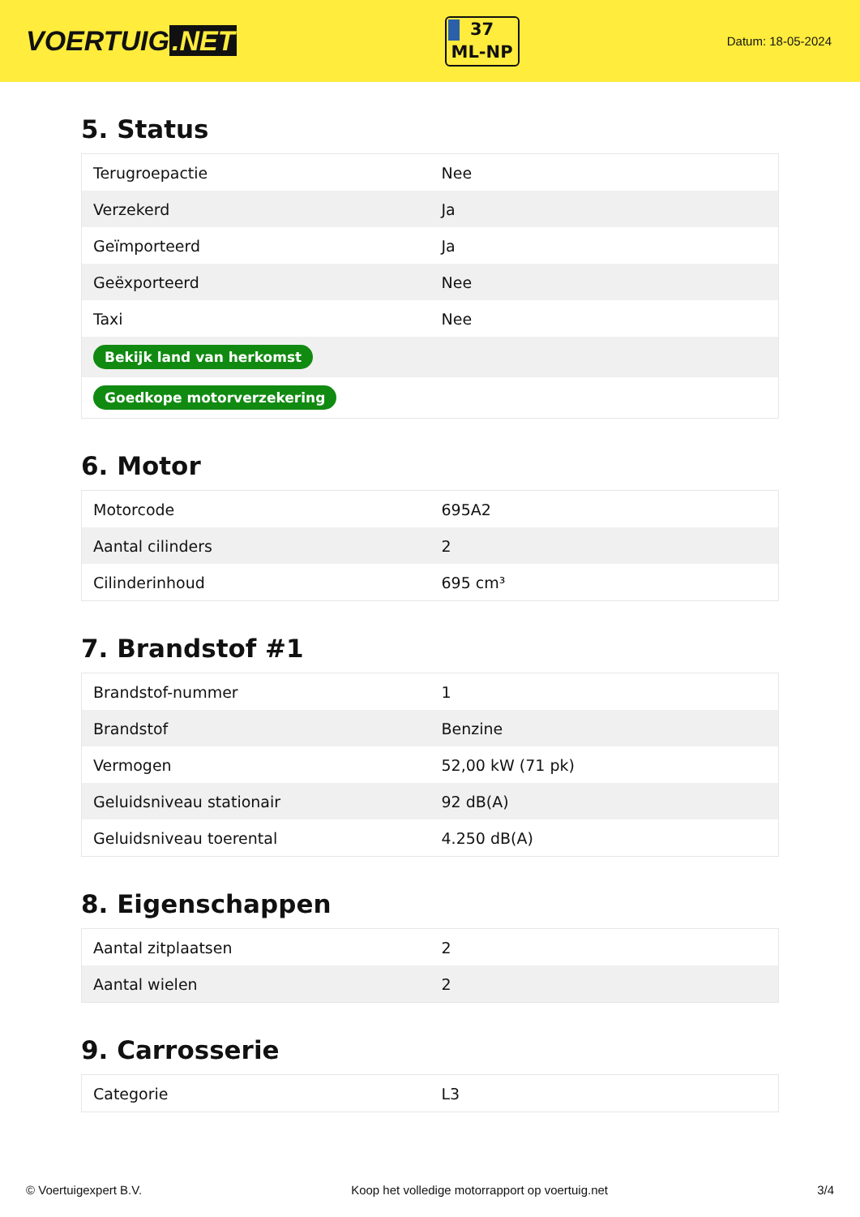VOERTUIG.NET
37
ML-NP
Datum: 18-05-2024
5. Status
| Terugroepactie | Nee |
| Verzekerd | Ja |
| Geïmporteerd | Ja |
| Geëxporteerd | Nee |
| Taxi | Nee |
| Bekijk land van herkomst | |
| Goedkope motorverzekering | |
6. Motor
| Motorcode | 695A2 |
| Aantal cilinders | 2 |
| Cilinderinhoud | 695 cm³ |
7. Brandstof #1
| Brandstof-nummer | 1 |
| Brandstof | Benzine |
| Vermogen | 52,00 kW (71 pk) |
| Geluidsniveau stationair | 92 dB(A) |
| Geluidsniveau toerental | 4.250 dB(A) |
8. Eigenschappen
| Aantal zitplaatsen | 2 |
| Aantal wielen | 2 |
9. Carrosserie
| Categorie | L3 |
© Voertuigexpert B.V. Koop het volledige motorrapport op voertuig.net 3/4